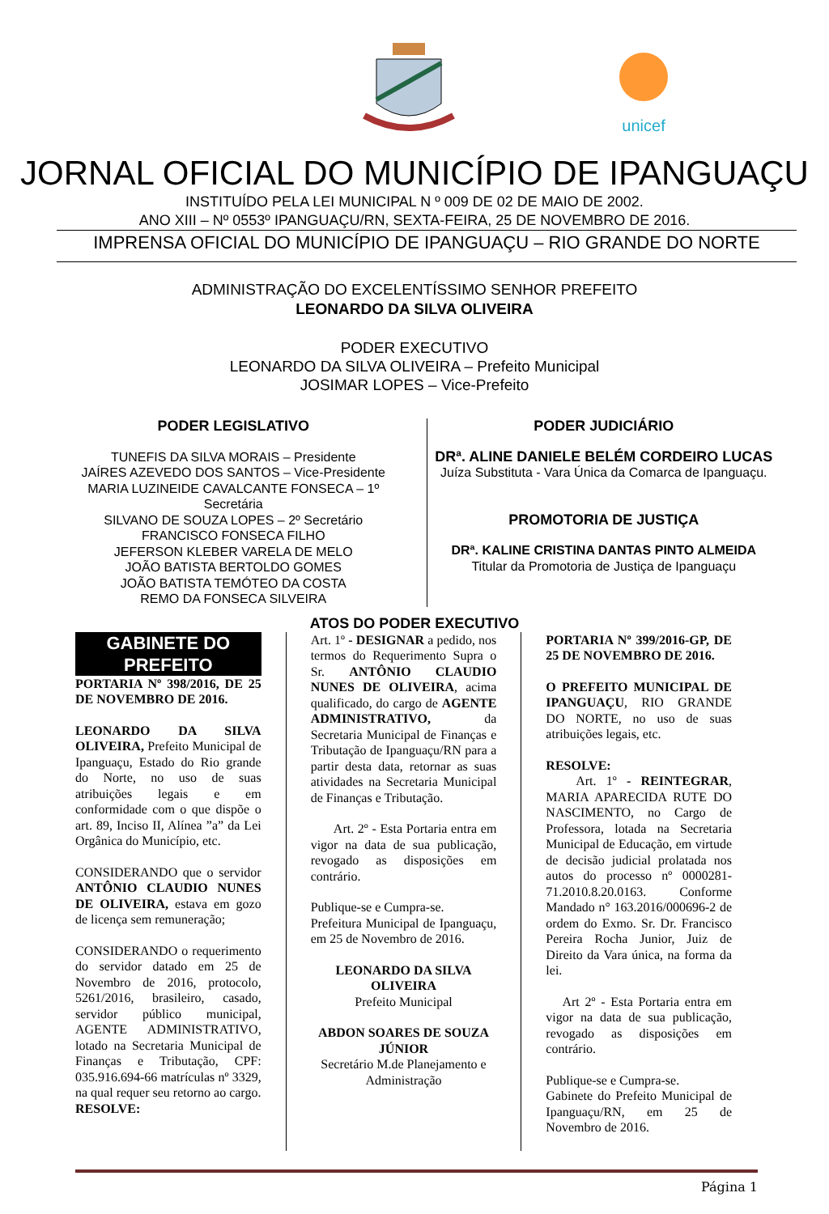unicef
JORNAL OFICIAL DO MUNICÍPIO DE IPANGUAÇU
INSTITUÍDO PELA LEI MUNICIPAL N º 009 DE 02 DE MAIO DE 2002.
ANO XIII – Nº 0553º IPANGUAÇU/RN, SEXTA-FEIRA, 25 DE NOVEMBRO DE 2016.
IMPRENSA OFICIAL DO MUNICÍPIO DE IPANGUAÇU – RIO GRANDE DO NORTE
ADMINISTRAÇÃO DO EXCELENTÍSSIMO SENHOR PREFEITO
LEONARDO DA SILVA OLIVEIRA
PODER EXECUTIVO
LEONARDO DA SILVA OLIVEIRA – Prefeito Municipal
JOSIMAR LOPES – Vice-Prefeito
PODER LEGISLATIVO
TUNEFIS DA SILVA MORAIS – Presidente
JAÍRES AZEVEDO DOS SANTOS – Vice-Presidente
MARIA LUZINEIDE CAVALCANTE FONSECA – 1º Secretária
SILVANO DE SOUZA LOPES – 2º Secretário
FRANCISCO FONSECA FILHO
JEFERSON KLEBER VARELA DE MELO
JOÃO BATISTA BERTOLDO GOMES
JOÃO BATISTA TEMÓTEO DA COSTA
REMO DA FONSECA SILVEIRA
PODER JUDICIÁRIO
DRª. ALINE DANIELE BELÉM CORDEIRO LUCAS
Juíza Substituta - Vara Única da Comarca de Ipanguaçu.
PROMOTORIA DE JUSTIÇA
DRª. KALINE CRISTINA DANTAS PINTO ALMEIDA
Titular da Promotoria de Justiça de Ipanguaçu
ATOS DO PODER EXECUTIVO
GABINETE DO PREFEITO
PORTARIA Nº 398/2016, DE 25 DE NOVEMBRO DE 2016.
LEONARDO DA SILVA OLIVEIRA, Prefeito Municipal de Ipanguaçu, Estado do Rio grande do Norte, no uso de suas atribuições legais e em conformidade com o que dispõe o art. 89, Inciso II, Alínea ”a” da Lei Orgânica do Município, etc.
CONSIDERANDO que o servidor ANTÔNIO CLAUDIO NUNES DE OLIVEIRA, estava em gozo de licença sem remuneração;
CONSIDERANDO o requerimento do servidor datado em 25 de Novembro de 2016, protocolo, 5261/2016, brasileiro, casado, servidor público municipal, AGENTE ADMINISTRATIVO, lotado na Secretaria Municipal de Finanças e Tributação, CPF: 035.916.694-66 matrículas nº 3329, na qual requer seu retorno ao cargo.
RESOLVE:
Art. 1º - DESIGNAR a pedido, nos termos do Requerimento Supra o Sr. ANTÔNIO CLAUDIO NUNES DE OLIVEIRA, acima qualificado, do cargo de AGENTE ADMINISTRATIVO, da Secretaria Municipal de Finanças e Tributação de Ipanguaçu/RN para a partir desta data, retornar as suas atividades na Secretaria Municipal de Finanças e Tributação.
Art. 2º - Esta Portaria entra em vigor na data de sua publicação, revogado as disposições em contrário.
Publique-se e Cumpra-se.
Prefeitura Municipal de Ipanguaçu, em 25 de Novembro de 2016.
LEONARDO DA SILVA OLIVEIRA
Prefeito Municipal
ABDON SOARES DE SOUZA JÚNIOR
Secretário M.de Planejamento e Administração
PORTARIA Nº 399/2016-GP, DE 25 DE NOVEMBRO DE 2016.
O PREFEITO MUNICIPAL DE IPANGUAÇU, RIO GRANDE DO NORTE, no uso de suas atribuições legais, etc.
RESOLVE:
Art. 1º - REINTEGRAR, MARIA APARECIDA RUTE DO NASCIMENTO, no Cargo de Professora, lotada na Secretaria Municipal de Educação, em virtude de decisão judicial prolatada nos autos do processo nº 0000281-71.2010.8.20.0163. Conforme Mandado n° 163.2016/000696-2 de ordem do Exmo. Sr. Dr. Francisco Pereira Rocha Junior, Juiz de Direito da Vara única, na forma da lei.
Art 2º - Esta Portaria entra em vigor na data de sua publicação, revogado as disposições em contrário.
Publique-se e Cumpra-se.
Gabinete do Prefeito Municipal de Ipanguaçu/RN, em 25 de Novembro de 2016.
Página 1